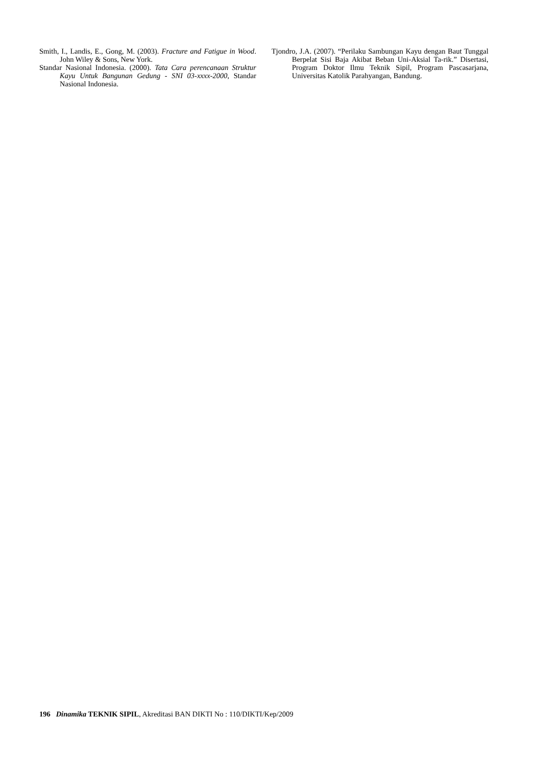Smith, I., Landis, E., Gong, M. (2003). Fracture and Fatigue in Wood. John Wiley & Sons, New York.
Standar Nasional Indonesia. (2000). Tata Cara perencanaan Struktur Kayu Untuk Bangunan Gedung - SNI 03-xxxx-2000, Standar Nasional Indonesia.
Tjondro, J.A. (2007). “Perilaku Sambungan Kayu dengan Baut Tunggal Berpelat Sisi Baja Akibat Beban Uni-Aksial Ta-rik.” Disertasi, Program Doktor Ilmu Teknik Sipil, Program Pascasarjana, Universitas Katolik Parahyangan, Bandung.
196 Dinamika TEKNIK SIPIL, Akreditasi BAN DIKTI No : 110/DIKTI/Kep/2009